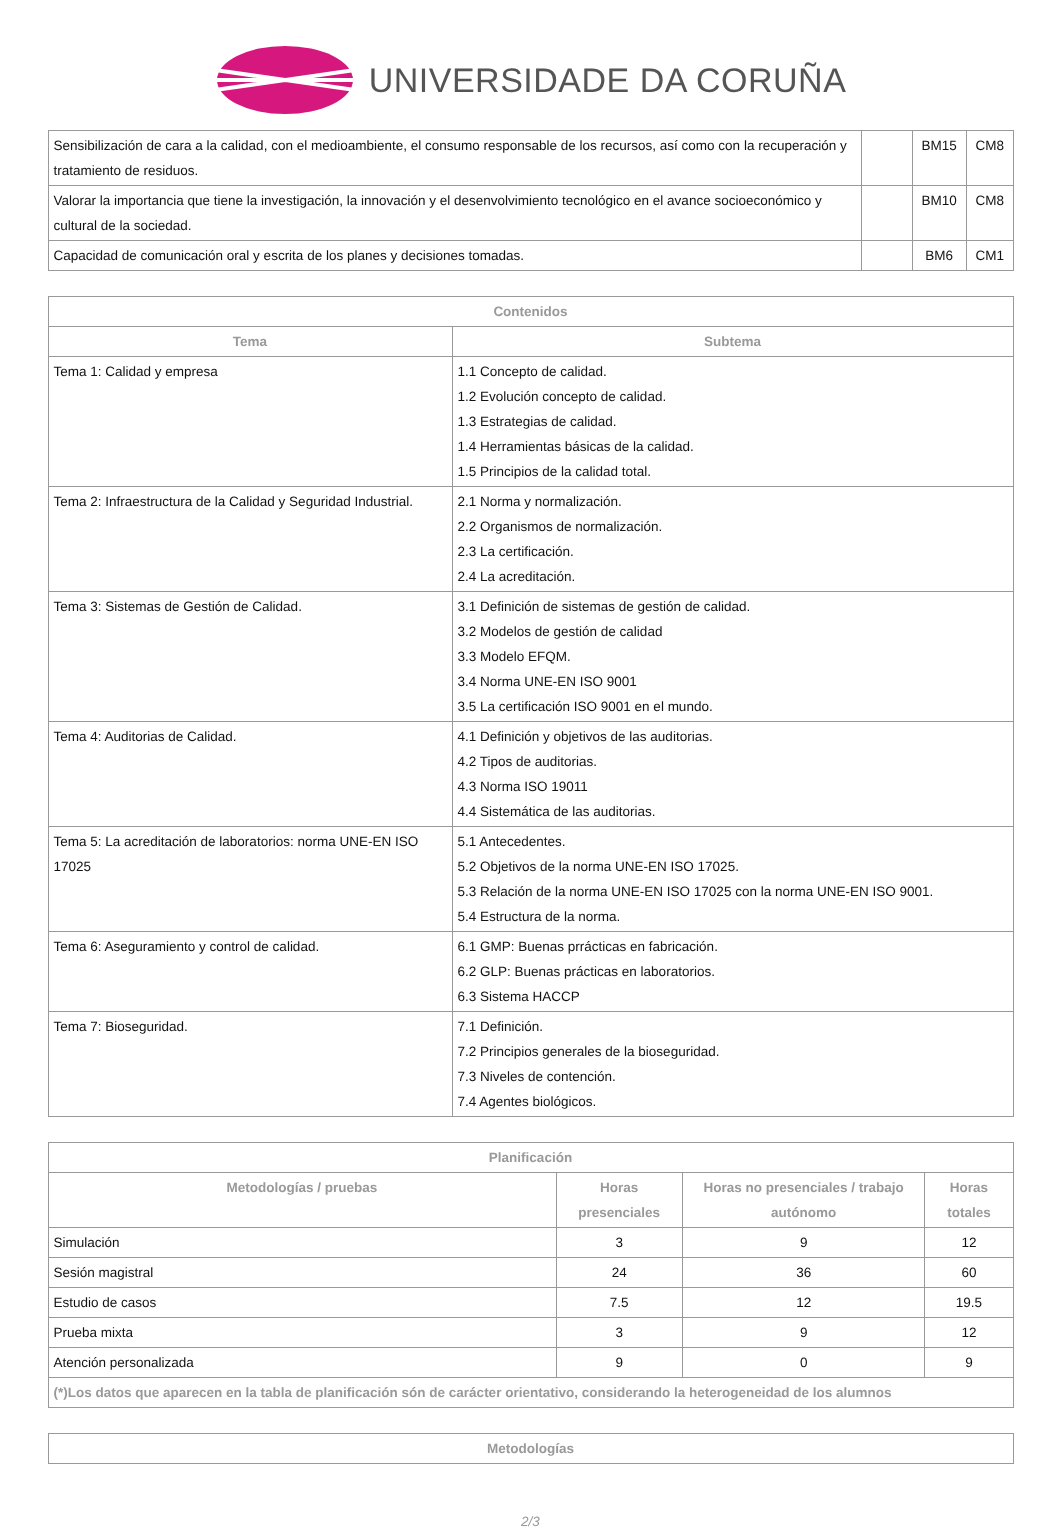UNIVERSIDADE DA CORUÑA
| Sensibilización de cara a la calidad, con el medioambiente, el consumo responsable de los recursos, así como con la recuperación y tratamiento de residuos. | | BM15 | CM8 |
| Valorar la importancia que tiene la investigación, la innovación y el desenvolvimiento tecnológico en el avance socioeconómico y cultural de la sociedad. | | BM10 | CM8 |
| Capacidad de comunicación oral y escrita de los planes y decisiones tomadas. | | BM6 | CM1 |
| Contenidos | |
| --- | --- |
| Tema | Subtema |
| Tema 1: Calidad y empresa | 1.1 Concepto de calidad. 1.2 Evolución concepto de calidad. 1.3 Estrategias de calidad. 1.4 Herramientas básicas de la calidad. 1.5 Principios de la calidad total. |
| Tema 2: Infraestructura de la Calidad y Seguridad Industrial. | 2.1 Norma y normalización. 2.2 Organismos de normalización. 2.3 La certificación. 2.4 La acreditación. |
| Tema 3: Sistemas de Gestión de Calidad. | 3.1 Definición de sistemas de gestión de calidad. 3.2 Modelos de gestión de calidad 3.3 Modelo EFQM. 3.4 Norma UNE-EN ISO 9001 3.5 La certificación ISO 9001 en el mundo. |
| Tema 4: Auditorias de Calidad. | 4.1 Definición y objetivos de las auditorias. 4.2 Tipos de auditorias. 4.3 Norma ISO 19011 4.4 Sistemática de las auditorias. |
| Tema 5: La acreditación de laboratorios: norma UNE-EN ISO 17025 | 5.1 Antecedentes. 5.2 Objetivos de la norma UNE-EN ISO 17025. 5.3 Relación de la norma UNE-EN ISO 17025 con la norma UNE-EN ISO 9001. 5.4 Estructura de la norma. |
| Tema 6: Aseguramiento y control de calidad. | 6.1 GMP: Buenas prrácticas en fabricación. 6.2 GLP: Buenas prácticas en laboratorios. 6.3 Sistema HACCP |
| Tema 7: Bioseguridad. | 7.1 Definición. 7.2 Principios generales de la bioseguridad. 7.3 Niveles de contención. 7.4 Agentes biológicos. |
| Planificación | | | |
| --- | --- | --- | --- |
| Metodologías / pruebas | Horas presenciales | Horas no presenciales / trabajo autónomo | Horas totales |
| Simulación | 3 | 9 | 12 |
| Sesión magistral | 24 | 36 | 60 |
| Estudio de casos | 7.5 | 12 | 19.5 |
| Prueba mixta | 3 | 9 | 12 |
| Atención personalizada | 9 | 0 | 9 |
| (*)Los datos que aparecen en la tabla de planificación són de carácter orientativo, considerando la heterogeneidad de los alumnos | | | |
| Metodologías |
| --- |
2/3